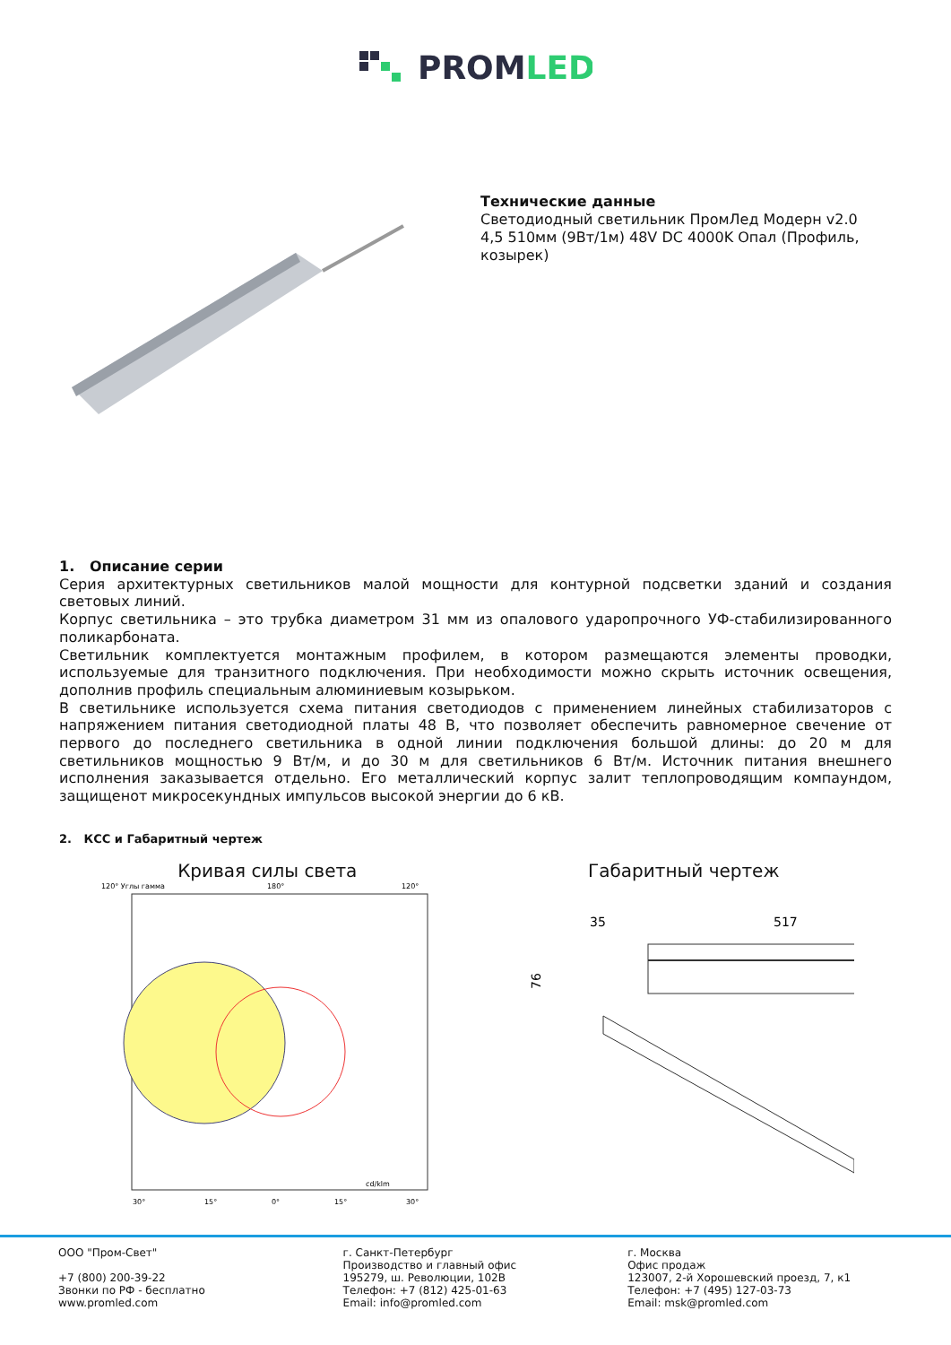PROMLED
Технические данные
Светодиодный светильник ПромЛед Модерн v2.0 4,5 510мм (9Вт/1м) 48V DC 4000K Опал (Профиль, козырек)
1. Описание серии
Серия архитектурных светильников малой мощности для контурной подсветки зданий и создания световых линий.
Корпус светильника – это трубка диаметром 31 мм из опалового ударопрочного УФ-стабилизированного поликарбоната.
Светильник комплектуется монтажным профилем, в котором размещаются элементы проводки, используемые для транзитного подключения. При необходимости можно скрыть источник освещения, дополнив профиль специальным алюминиевым козырьком.
В светильнике используется схема питания светодиодов с применением линейных стабилизаторов с напряжением питания светодиодной платы 48 В, что позволяет обеспечить равномерное свечение от первого до последнего светильника в одной линии подключения большой длины: до 20 м для светильников мощностью 9 Вт/м, и до 30 м для светильников 6 Вт/м. Источник питания внешнего исполнения заказывается отдельно. Его металлический корпус залит теплопроводящим компаундом, защищенот микросекундных импульсов высокой энергии до 6 кВ.
2. КСС и Габаритный чертеж
Кривая силы света
120° Углы гамма
180°
120°
30°
15°
0°
15°
30°
cd/klm
Габаритный чертеж
35
517
76
ООО "Пром-Свет"
+7 (800) 200-39-22
Звонки по РФ - бесплатно
www.promled.com
г. Санкт-Петербург
Производство и главный офис
195279, ш. Революции, 102В
Телефон: +7 (812) 425-01-63
Email: info@promled.com
г. Москва
Офис продаж
123007, 2-й Хорошевский проезд, 7, к1
Телефон: +7 (495) 127-03-73
Email: msk@promled.com